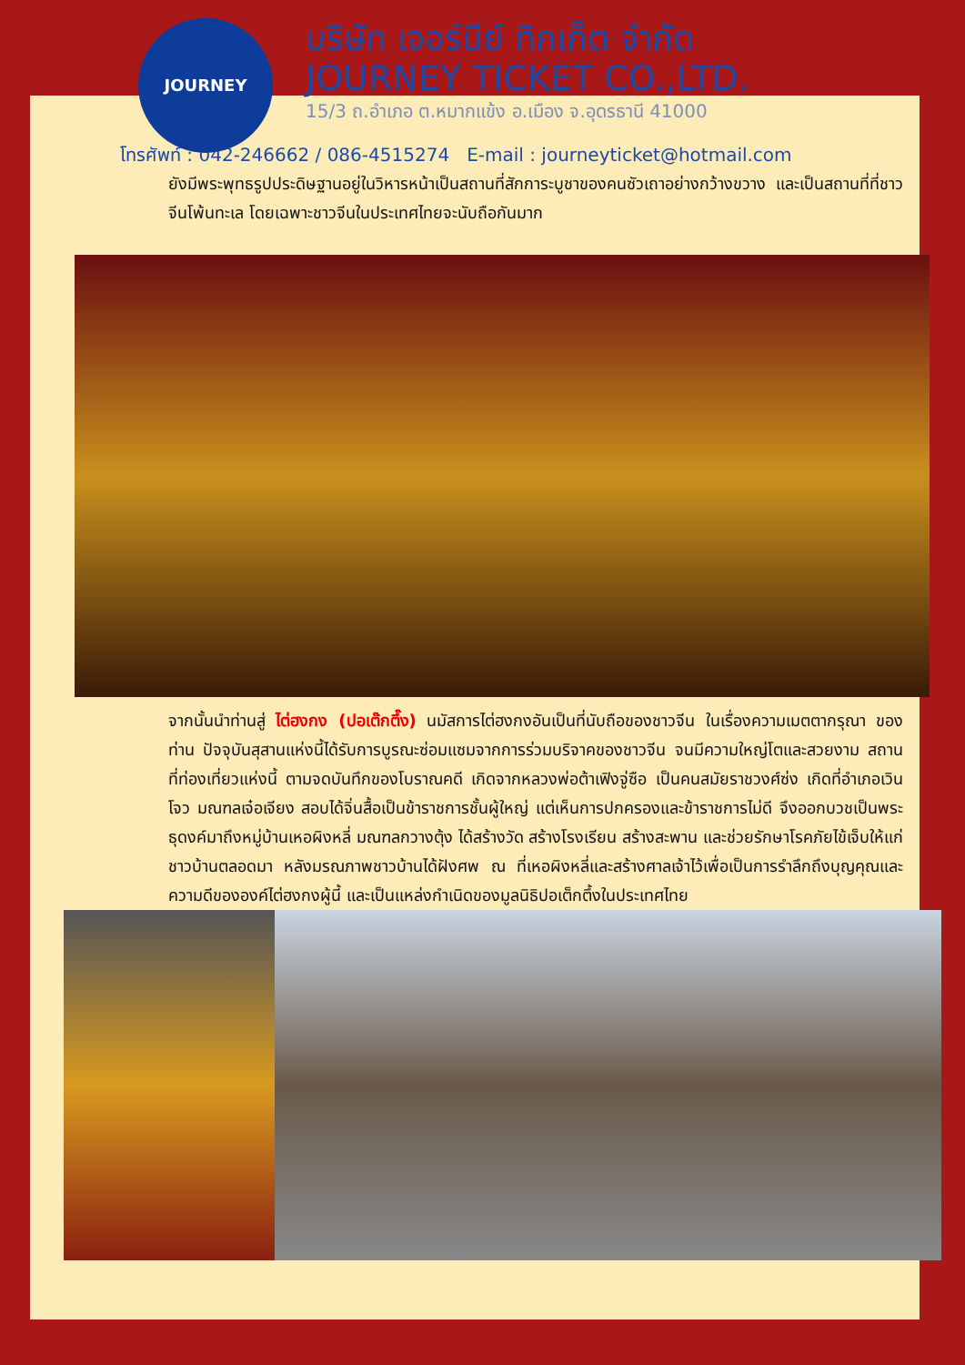JOURNEY
บริษัท เจอร์นีย์ ทิกเก็ต จำกัด
JOURNEY TICKET CO.,LTD.
15/3 ถ.อำเภอ ต.หมากแข้ง อ.เมือง จ.อุดรธานี 41000
โทรศัพท์ : 042-246662 / 086-4515274 E-mail : journeyticket@hotmail.com
ยังมีพระพุทธรูปประดิษฐานอยู่ในวิหารหน้าเป็นสถานที่สักการะบูชาของคนซัวเถาอย่างกว้างขวาง และเป็นสถานที่ที่ชาวจีนโพ้นทะเล โดยเฉพาะชาวจีนในประเทศไทยจะนับถือกันมาก
จากนั้นนำท่านสู่ ไต่ฮงกง (ปอเต๊กตึ๊ง) นมัสการไต่ฮงกงอันเป็นที่นับถือของชาวจีน ในเรื่องความเมตตากรุณา ของท่าน ปัจจุบันสุสานแห่งนี้ได้รับการบูรณะซ่อมแซมจากการร่วมบริจาคของชาวจีน จนมีความใหญ่โตและสวยงาม สถานที่ท่องเที่ยวแห่งนี้ ตามจดบันทึกของโบราณคดี เกิดจากหลวงพ่อต้าเฟิงจู่ซือ เป็นคนสมัยราชวงศ์ซ่ง เกิดที่อำเภอเวินโจว มณฑลเจ๋อเจียง สอบได้จิ่นสื้อเป็นข้าราชการชั้นผู้ใหญ่ แต่เห็นการปกครองและข้าราชการไม่ดี จึงออกบวชเป็นพระธุดงค์มาถึงหมู่บ้านเหอผิงหลี่ มณฑลกวางตุ้ง ได้สร้างวัด สร้างโรงเรียน สร้างสะพาน และช่วยรักษาโรคภัยไข้เจ็บให้แก่ชาวบ้านตลอดมา หลังมรณภาพชาวบ้านได้ฝังศพ ณ ที่เหอผิงหลี่และสร้างศาลเจ้าไว้เพื่อเป็นการรำลึกถึงบุญคุณและความดีขององค์ไต่ฮงกงผู้นี้ และเป็นแหล่งกำเนิดของมูลนิธิปอเต็กตึ้งในประเทศไทย